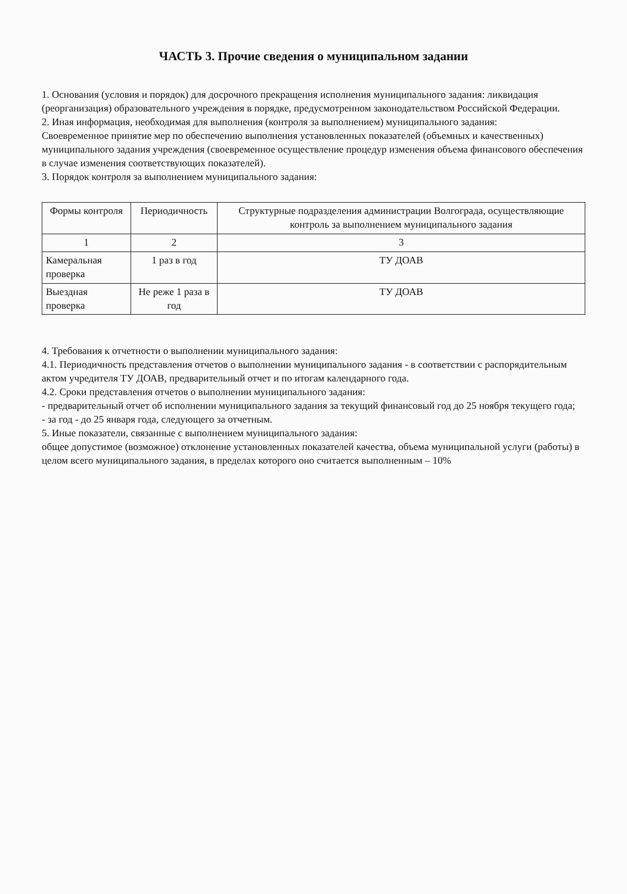ЧАСТЬ 3. Прочие сведения о муниципальном задании
1. Основания (условия и порядок) для досрочного прекращения исполнения муниципального задания: ликвидация (реорганизация) образовательного учреждения в порядке, предусмотренном законодательством Российской Федерации.
2. Иная информация, необходимая для выполнения (контроля за выполнением) муниципального задания:
Своевременное принятие мер по обеспечению выполнения установленных показателей (объемных и качественных) муниципального задания учреждения (своевременное осуществление процедур изменения объема финансового обеспечения в случае изменения соответствующих показателей).
3. Порядок контроля за выполнением муниципального задания:
| Формы контроля | Периодичность | Структурные подразделения администрации Волгограда, осуществляющие контроль за выполнением муниципального задания |
| --- | --- | --- |
| 1 | 2 | 3 |
| Камеральная проверка | 1 раз в год | ТУ ДОАВ |
| Выездная проверка | Не реже 1 раза в год | ТУ ДОАВ |
4. Требования к отчетности о выполнении муниципального задания:
4.1. Периодичность представления отчетов о выполнении муниципального задания - в соответствии с распорядительным актом учредителя ТУ ДОАВ, предварительный отчет и по итогам календарного года.
4.2. Сроки представления отчетов о выполнении муниципального задания:
- предварительный отчет об исполнении муниципального задания за текущий финансовый год до 25 ноября текущего года;
- за год - до 25 января года, следующего за отчетным.
5. Иные показатели, связанные с выполнением муниципального задания:
общее допустимое (возможное) отклонение установленных показателей качества, объема муниципальной услуги (работы) в целом всего муниципального задания, в пределах которого оно считается выполненным – 10%